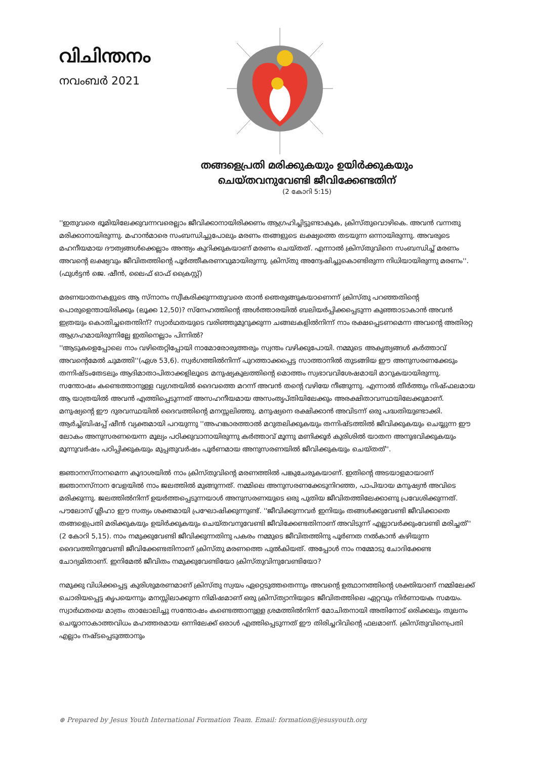വിചിന്തനം
നവംബർ 2021
തങ്ങളെപ്രതി മരിക്കുകയും ഉയിർക്കുകയും
ചെയ്തവനുവേണ്ടി ജീവിക്കേണ്ടതിന്
(2 കോറി 5:15)
''ഇതുവരെ ഭൂമിയിലേക്കുവന്നവരെല്ലാം ജീവിക്കാനായിരിക്കണം ആഗ്രഹിച്ചിട്ടുണ്ടാകുക, ക്രിസ്തുവൊഴികെ. അവൻ വന്നതു മരിക്കാനായിരുന്നു. മഹാൻമാരെ സംബന്ധിച്ചുപോലും മരണം തങ്ങളുടെ ലക്ഷ്യത്തെ തടയുന്ന ഒന്നായിരുന്നു. അവരുടെ മഹനീയമായ ദൗത്യങ്ങൾക്കെല്ലാം അന്ത്യം കുറിക്കുകയാണ് മരണം ചെയ്തത്. എന്നാൽ ക്രിസ്തുവിനെ സംബന്ധിച്ച് മരണം അവന്റെ ലക്ഷ്യവും ജീവിതത്തിന്റെ പൂർത്തീകരണവുമായിരുന്നു. ക്രിസ്തു അന്വേഷിച്ചുകൊണ്ടിരുന്ന നിധിയായിരുന്നു മരണം''. (ഫുൾട്ടൻ ജെ. ഷീൻ, ലൈഫ് ഓഫ് ക്രൈസ്റ്റ്)
മരണയാതനകളുടെ ആ സ്നാനം സ്വീകരിക്കുന്നതുവരെ താൻ ഞെരുങ്ങുകയാണെന്ന് ക്രിസ്തു പറഞ്ഞതിന്റെ പൊരുളെന്തായിരിക്കും (ലൂക്ക 12,50)? സ്നേഹത്തിന്റെ അൾത്താരയിൽ ബലിയർപ്പിക്കപ്പെടുന്ന കുഞ്ഞാടാകാൻ അവൻ ഇത്രയും കൊതിച്ചതെന്തിന്? സ്വാർഥതയുടെ വരിഞ്ഞുമുറുക്കുന്ന ചങ്ങലകളിൽനിന്ന് നാം രക്ഷപ്പെടണമെന്ന അവന്റെ അതിരറ്റ ആഗ്രഹമായിരുന്നില്ലേ ഇതിനെല്ലാം പിന്നിൽ?
''ആടുകളെപ്പോലെ നാം വഴിതെറ്റിപ്പോയി നാമോരോരുത്തരും സ്വന്തം വഴിക്കുപോയി. നമ്മുടെ അകൃത്യങ്ങൾ കർത്താവ് അവന്റെമേൽ ചുമത്തി''(ഏശ 53,6). സ്വർഗത്തിൽനിന്ന് പുറത്താക്കപ്പെട്ട സാത്താനിൽ തുടങ്ങിയ ഈ അനുസരണക്കേടും തന്നിഷ്ടംതേടലും ആദിമാതാപിതാക്കളിലൂടെ മനുഷ്യകുലത്തിന്റെ മൊത്തം സ്വഭാവവിശേഷമായി മാറുകയായിരുന്നു. സന്തോഷം കണ്ടെത്താനുള്ള വ്യഗ്രതയിൽ ദൈവത്തെ മറന്ന് അവൻ തന്റെ വഴിയേ നീങ്ങുന്നു. എന്നാൽ തീർത്തും നിഷ്ഫലമായ ആ യാത്രയിൽ അവൻ എത്തിപ്പെടുന്നത് അസഹനീയമായ അസംതൃപ്തിയിലേക്കും അരക്ഷിതാവസ്ഥയിലേക്കുമാണ്. മനുഷ്യന്റെ ഈ ദുരവസ്ഥയിൽ ദൈവത്തിന്റെ മനസ്സലിഞ്ഞു. മനുഷ്യനെ രക്ഷിക്കാൻ അവിടന്ന് ഒരു പദ്ധതിയുണ്ടാക്കി.
ആർച്ച്ബിഷപ്പ് ഷീൻ വ്യക്തമായി പറയുന്നു ''അഹങ്കാരത്താൽ മറുതലിക്കുകയും തന്നിഷ്ടത്തിൽ ജീവിക്കുകയും ചെയ്യുന്ന ഈ ലോകം അനുസരണയെന്ന മൂല്യം പഠിക്കുവാനായിരുന്നു കർത്താവ് മൂന്നു മണിക്കൂർ കുരിശിൽ യാതന അനുഭവിക്കുകയും മൂന്നുവർഷം പഠിപ്പിക്കുകയും മുപ്പതുവർഷം പൂർണമായ അനുസരണയിൽ ജീവിക്കുകയും ചെയ്തത്''.
ജ്ഞാനസ്നാനമെന്ന കൂദാശയിൽ നാം ക്രിസ്തുവിന്റെ മരണത്തിൽ പങ്കുചേരുകയാണ്. ഇതിന്റെ അടയാളമായാണ് ജ്ഞാനസ്നാന വേളയിൽ നാം ജലത്തിൽ മുങ്ങുന്നത്. നമ്മിലെ അനുസരണക്കേടുനിറഞ്ഞ, പാപിയായ മനുഷ്യൻ അവിടെ മരിക്കുന്നു. ജലത്തിൽനിന്ന് ഉയർത്തപ്പെടുന്നയാൾ അനുസരണയുടെ ഒരു പുതിയ ജീവിതത്തിലേക്കാണു പ്രവേശിക്കുന്നത്. പൗലോസ് ശ്ലീഹാ ഈ സത്യം ശക്തമായി പ്രഘോഷിക്കുന്നുണ്ട്. ''ജീവിക്കുന്നവർ ഇനിയും തങ്ങൾക്കുവേണ്ടി ജീവിക്കാതെ തങ്ങളെപ്രതി മരിക്കുകയും ഉയിർക്കുകയും ചെയ്തവനുവേണ്ടി ജീവിക്കേണ്ടതിനാണ് അവിടുന്ന് എല്ലാവർക്കുംവേണ്ടി മരിച്ചത്'' (2 കോറി 5,15). നാം നമുക്കുവേണ്ടി ജീവിക്കുന്നതിനു പകരം നമ്മുടെ ജീവിതത്തിനു പൂർണത നൽകാൻ കഴിയുന്ന ദൈവത്തിനുവേണ്ടി ജീവിക്കേണ്ടതിനാണ് ക്രിസ്തു മരണത്തെ പുൽകിയത്. അപ്പോൾ നാം നമ്മോടു ചോദിക്കേണ്ട ചോദ്യമിതാണ്. ഇനിമേൽ ജീവിതം നമുക്കുവേണ്ടിയോ ക്രിസ്തുവിനുവേണ്ടിയോ?
നമുക്കു വിധിക്കപ്പെട്ട കുരിശുമരണമാണ് ക്രിസ്തു സ്വയം ഏറ്റെടുത്തതെന്നും അവന്റെ ഉത്ഥാനത്തിന്റെ ശക്തിയാണ് നമ്മിലേക്ക് ചൊരിയപ്പെട്ട കൃപയെന്നും മനസ്സിലാക്കുന്ന നിമിഷമാണ് ഒരു ക്രിസ്ത്യാനിയുടെ ജീവിതത്തിലെ ഏറ്റവും നിർണായക സമയം. സ്വാർഥതയെ മാത്രം താലോലിച്ചു സന്തോഷം കണ്ടെത്താനുള്ള ശ്രമത്തിൽനിന്ന് മോചിതനായി അതിനോട് ഒരിക്കലും തുലനം ചെയ്യാനാകാത്തവിധം മഹത്തരമായ ഒന്നിലേക്ക് ഒരാൾ എത്തിപ്പെടുന്നത് ഈ തിരിച്ചറിവിന്റെ ഫലമാണ്. ക്രിസ്തുവിനെപ്രതി എല്ലാം നഷ്ടപ്പെടുത്താനും
⊛ Prepared by Jesus Youth International Formation Team. Email: formation@jesusyouth.org